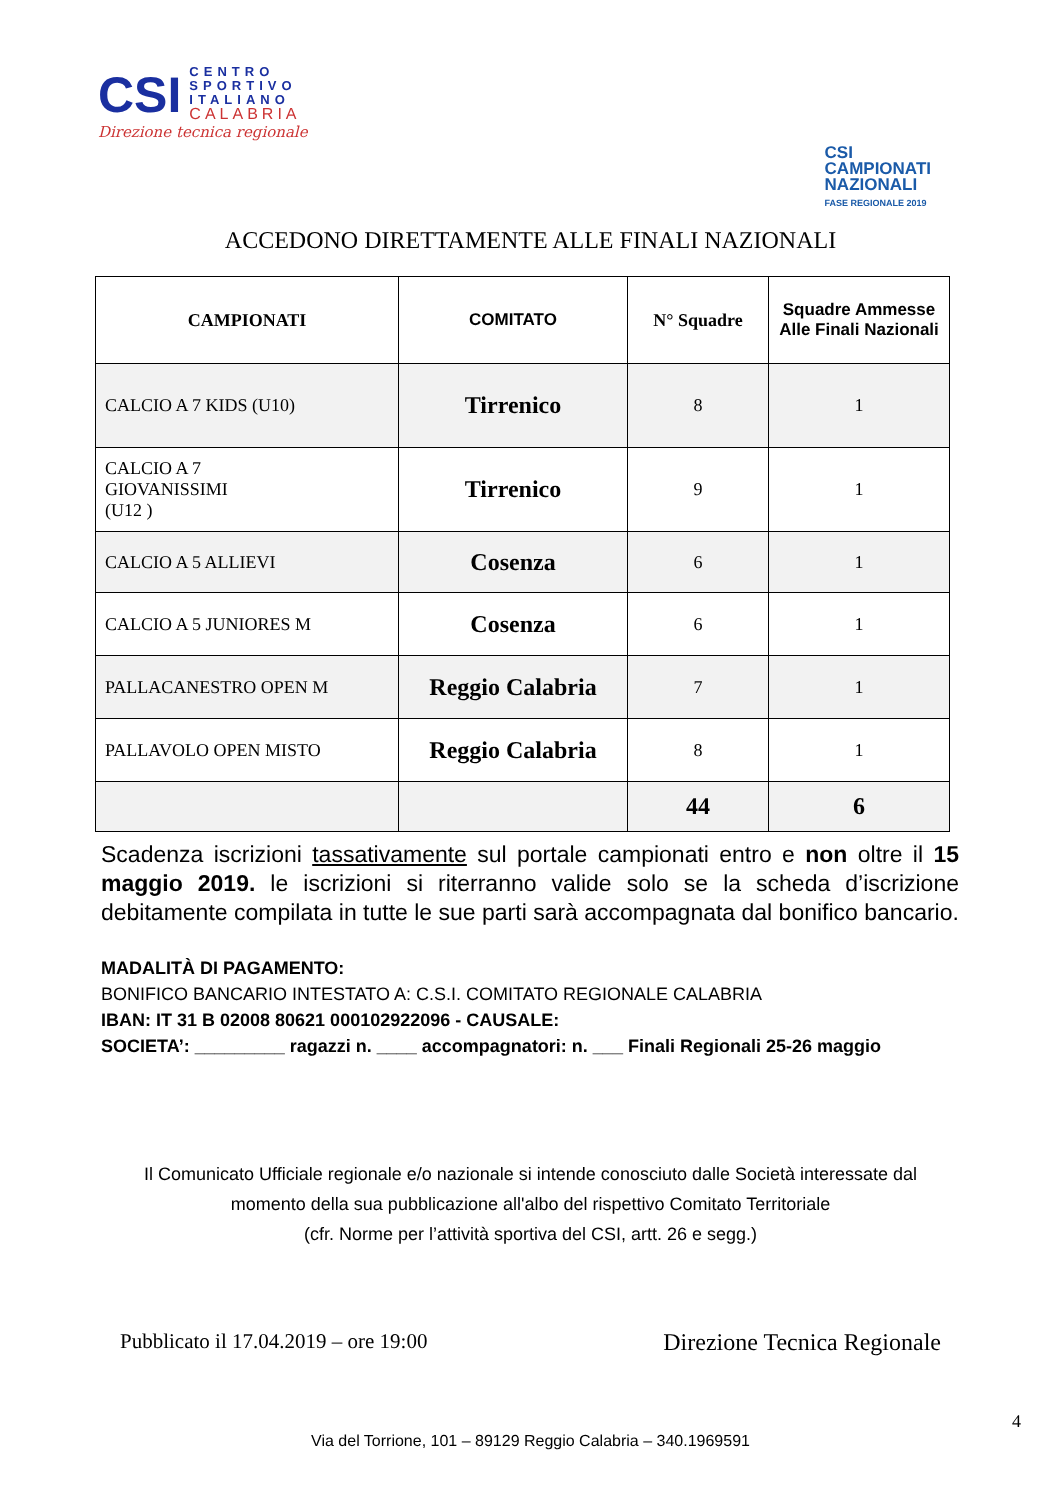CSI
CENTRO
SPORTIVO
ITALIANO
CALABRIA
Direzione tecnica regionale
CSI
CAMPIONATI
NAZIONALI
FASE REGIONALE 2019
ACCEDONO DIRETTAMENTE ALLE FINALI NAZIONALI
| CAMPIONATI | COMITATO | N° Squadre | Squadre Ammesse Alle Finali Nazionali |
| --- | --- | --- | --- |
| CALCIO A 7 KIDS (U10) | Tirrenico | 8 | 1 |
| CALCIO A 7 GIOVANISSIMI (U12 ) | Tirrenico | 9 | 1 |
| CALCIO A 5 ALLIEVI | Cosenza | 6 | 1 |
| CALCIO A 5 JUNIORES M | Cosenza | 6 | 1 |
| PALLACANESTRO OPEN M | Reggio Calabria | 7 | 1 |
| PALLAVOLO OPEN MISTO | Reggio Calabria | 8 | 1 |
| | | 44 | 6 |
Scadenza iscrizioni tassativamente sul portale campionati entro e non oltre il 15 maggio 2019. le iscrizioni si riterranno valide solo se la scheda d’iscrizione debitamente compilata in tutte le sue parti sarà accompagnata dal bonifico bancario.
MADALITÀ DI PAGAMENTO:
BONIFICO BANCARIO INTESTATO A: C.S.I. COMITATO REGIONALE CALABRIA
IBAN: IT 31 B 02008 80621 000102922096 - CAUSALE:
SOCIETA’: _________ ragazzi n. ____ accompagnatori: n. ___ Finali Regionali 25-26 maggio
Il Comunicato Ufficiale regionale e/o nazionale si intende conosciuto dalle Società interessate dal
momento della sua pubblicazione all'albo del rispettivo Comitato Territoriale
(cfr. Norme per l’attività sportiva del CSI, artt. 26 e segg.)
Pubblicato il 17.04.2019 – ore 19:00 Direzione Tecnica Regionale
4
Via del Torrione, 101 – 89129 Reggio Calabria – 340.1969591